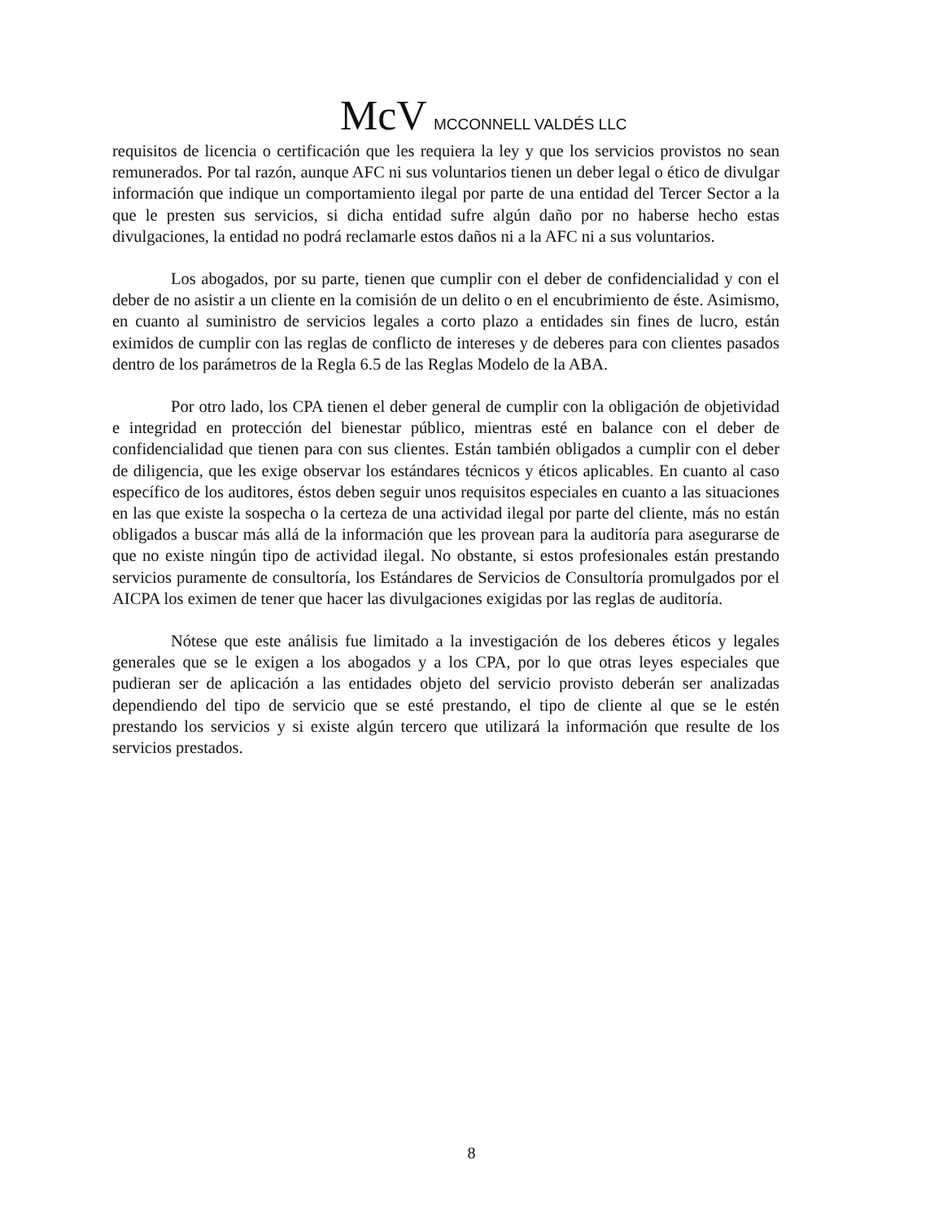McV MCCONNELL VALDÉS LLC
requisitos de licencia o certificación que les requiera la ley y que los servicios provistos no sean remunerados. Por tal razón, aunque AFC ni sus voluntarios tienen un deber legal o ético de divulgar información que indique un comportamiento ilegal por parte de una entidad del Tercer Sector a la que le presten sus servicios, si dicha entidad sufre algún daño por no haberse hecho estas divulgaciones, la entidad no podrá reclamarle estos daños ni a la AFC ni a sus voluntarios.
Los abogados, por su parte, tienen que cumplir con el deber de confidencialidad y con el deber de no asistir a un cliente en la comisión de un delito o en el encubrimiento de éste. Asimismo, en cuanto al suministro de servicios legales a corto plazo a entidades sin fines de lucro, están eximidos de cumplir con las reglas de conflicto de intereses y de deberes para con clientes pasados dentro de los parámetros de la Regla 6.5 de las Reglas Modelo de la ABA.
Por otro lado, los CPA tienen el deber general de cumplir con la obligación de objetividad e integridad en protección del bienestar público, mientras esté en balance con el deber de confidencialidad que tienen para con sus clientes. Están también obligados a cumplir con el deber de diligencia, que les exige observar los estándares técnicos y éticos aplicables. En cuanto al caso específico de los auditores, éstos deben seguir unos requisitos especiales en cuanto a las situaciones en las que existe la sospecha o la certeza de una actividad ilegal por parte del cliente, más no están obligados a buscar más allá de la información que les provean para la auditoría para asegurarse de que no existe ningún tipo de actividad ilegal. No obstante, si estos profesionales están prestando servicios puramente de consultoría, los Estándares de Servicios de Consultoría promulgados por el AICPA los eximen de tener que hacer las divulgaciones exigidas por las reglas de auditoría.
Nótese que este análisis fue limitado a la investigación de los deberes éticos y legales generales que se le exigen a los abogados y a los CPA, por lo que otras leyes especiales que pudieran ser de aplicación a las entidades objeto del servicio provisto deberán ser analizadas dependiendo del tipo de servicio que se esté prestando, el tipo de cliente al que se le estén prestando los servicios y si existe algún tercero que utilizará la información que resulte de los servicios prestados.
8